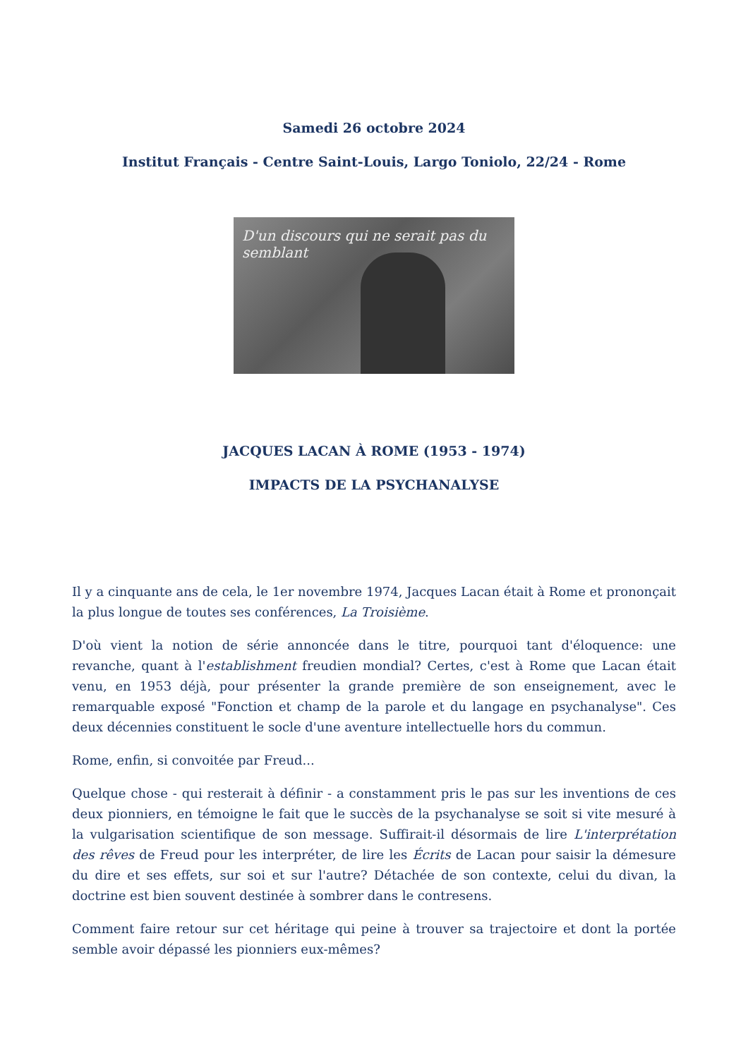Samedi 26 octobre 2024
Institut Français - Centre Saint-Louis, Largo Toniolo, 22/24 - Rome
D'un discours qui ne serait pas du semblant
JACQUES LACAN À ROME (1953 - 1974)
IMPACTS DE LA PSYCHANALYSE
Il y a cinquante ans de cela, le 1er novembre 1974, Jacques Lacan était à Rome et prononçait la plus longue de toutes ses conférences, La Troisième.
D'où vient la notion de série annoncée dans le titre, pourquoi tant d'éloquence: une revanche, quant à l'establishment freudien mondial? Certes, c'est à Rome que Lacan était venu, en 1953 déjà, pour présenter la grande première de son enseignement, avec le remarquable exposé "Fonction et champ de la parole et du langage en psychanalyse". Ces deux décennies constituent le socle d'une aventure intellectuelle hors du commun.
Rome, enfin, si convoitée par Freud...
Quelque chose - qui resterait à définir - a constamment pris le pas sur les inventions de ces deux pionniers, en témoigne le fait que le succès de la psychanalyse se soit si vite mesuré à la vulgarisation scientifique de son message. Suffirait-il désormais de lire L'interprétation des rêves de Freud pour les interpréter, de lire les Écrits de Lacan pour saisir la démesure du dire et ses effets, sur soi et sur l'autre? Détachée de son contexte, celui du divan, la doctrine est bien souvent destinée à sombrer dans le contresens.
Comment faire retour sur cet héritage qui peine à trouver sa trajectoire et dont la portée semble avoir dépassé les pionniers eux-mêmes?